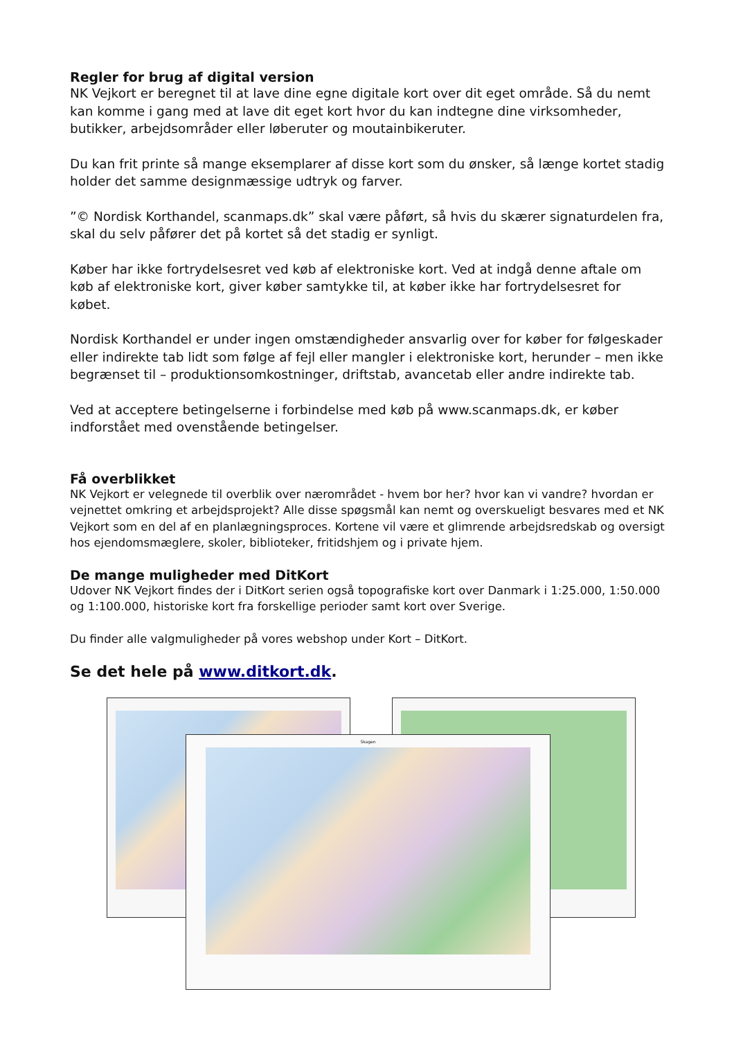Regler for brug af digital version
NK Vejkort er beregnet til at lave dine egne digitale kort over dit eget område. Så du nemt kan komme i gang med at lave dit eget kort hvor du kan indtegne dine virksomheder, butikker, arbejdsområder eller løberuter og moutainbikeruter.
Du kan frit printe så mange eksemplarer af disse kort som du ønsker, så længe kortet stadig holder det samme designmæssige udtryk og farver.
”© Nordisk Korthandel, scanmaps.dk” skal være påført, så hvis du skærer signaturdelen fra, skal du selv påfører det på kortet så det stadig er synligt.
Køber har ikke fortrydelsesret ved køb af elektroniske kort. Ved at indgå denne aftale om køb af elektroniske kort, giver køber samtykke til, at køber ikke har fortrydelsesret for købet.
Nordisk Korthandel er under ingen omstændigheder ansvarlig over for køber for følgeskader eller indirekte tab lidt som følge af fejl eller mangler i elektroniske kort, herunder – men ikke begrænset til – produktionsomkostninger, driftstab, avancetab eller andre indirekte tab.
Ved at acceptere betingelserne i forbindelse med køb på www.scanmaps.dk, er køber indforstået med ovenstående betingelser.
Få overblikket
NK Vejkort er velegnede til overblik over nærområdet - hvem bor her? hvor kan vi vandre? hvordan er vejnettet omkring et arbejdsprojekt? Alle disse spøgsmål kan nemt og overskueligt besvares med et NK Vejkort som en del af en planlægningsproces. Kortene vil være et glimrende arbejdsredskab og oversigt hos ejendomsmæglere, skoler, biblioteker, fritidshjem og i private hjem.
De mange muligheder med DitKort
Udover NK Vejkort findes der i DitKort serien også topografiske kort over Danmark i 1:25.000, 1:50.000 og 1:100.000, historiske kort fra forskellige perioder samt kort over Sverige.
Du finder alle valgmuligheder på vores webshop under Kort – DitKort.
Se det hele på www.ditkort.dk.
Skagen